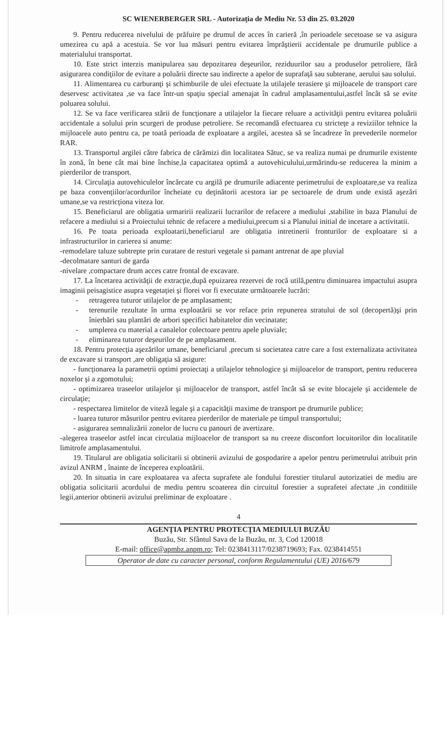SC WIENERBERGER SRL - Autorizaţia de Mediu Nr. 53 din 25. 03.2020
9. Pentru reducerea nivelului de prăfuire pe drumul de acces în carieră ,în perioadele secetoase se va asigura umezirea cu apă a acestuia. Se vor lua măsuri pentru evitarea împrăştierii accidentale pe drumurile publice a materialului transportat.
10. Este strict interzis manipularea sau depozitarea deşeurilor, reziduurilor sau a produselor petroliere, fără asigurarea condiţiilor de evitare a poluării directe sau indirecte a apelor de suprafaţă sau subterane, aerului sau solului.
11. Alimentarea cu carburanţi şi schimburile de ulei efectuate la utilajele terasiere şi mijloacele de transport care deservesc activitatea ,se va face într-un spaţiu special amenajat în cadrul amplasamentului,astfel încât să se evite poluarea solului.
12. Se va face verificarea stării de funcţionare a utilajelor la fiecare reluare a activităţii pentru evitarea poluării accidentale a solului prin scurgeri de produse petroliere. Se recomandă efectuarea cu stricteţe a reviziilor tehnice la mijloacele auto pentru ca, pe toată perioada de exploatare a argilei, acestea să se încadreze în prevederile normelor RAR.
13. Transportul argilei către fabrica de cărămizi din localitatea Sătuc, se va realiza numai pe drumurile existente în zonă, în bene cât mai bine închise,la capacitatea optimă a autovehiculului,urmărindu-se reducerea la minim a pierderilor de transport.
14. Circulaţia autovehiculelor încărcate cu argilă pe drumurile adiacente perimetrului de exploatare,se va realiza pe baza convenţiilor/acordurilor încheiate cu deţinătorii acestora iar pe sectoarele de drum unde există aşezări umane,se va restricţiona viteza lor.
15. Beneficiarul are obligatia urmaririi realizarii lucrarilor de refacere a mediului ,stabilite in baza Planului de refacere a mediului si a Proiectului tehnic de refacere a mediului,precum si a Planului initial de incetare a activitatii.
16. Pe toata perioada exploatarii,beneficiarul are obligatia intretinerii fronturilor de exploatare si a infrastructurilor in carierea si anume:
-remodelare taluze subtrepte prin curatare de resturi vegetale si pamant antrenat de ape pluvial
-decolmatare santuri de garda
-nivelare ,compactare drum acces catre frontal de excavare.
17. La încetarea activităţii de extracţie,după epuizarea rezervei de rocă utilă,pentru diminuarea impactului asupra imaginii peisagistice asupra vegetaţiei şi florei vor fi executate următoarele lucrări:
- retragerea tuturor utilajelor de pe amplasament;
- terenurile rezultate în urma exploatării se vor reface prin repunerea stratului de sol (decopertă)şi prin înierbări sau plantări de arbori specifici habitatelor din vecinatate;
- umplerea cu material a canalelor colectoare pentru apele pluviale;
- eliminarea tuturor deşeurilor de pe amplasament.
18. Pentru protecţia aşezărilor umane, beneficiarul ,precum si societatea catre care a fost externalizata activitatea de excavare si transport ,are obligaţia să asigure:
- funcţionarea la parametrii optimi proiectaţi a utilajelor tehnologice şi mijloacelor de transport, pentru reducerea noxelor şi a zgomotului;
- optimizarea traseelor utilajelor şi mijloacelor de transport, astfel încât să se evite blocajele şi accidentele de circulaţie;
- respectarea limitelor de viteză legale şi a capacităţii maxime de transport pe drumurile publice;
- luarea tuturor măsurilor pentru evitarea pierderilor de materiale pe timpul transportului;
- asigurarea semnalizării zonelor de lucru cu panouri de avertizare.
-alegerea traseelor astfel incat circulatia mijloacelor de transport sa nu creeze disconfort locuitorilor din localitatile limitrofe amplasamentului.
19. Titularul are obligatia solicitarii si obtinerii avizului de gospodarire a apelor pentru perimetrului atribuit prin avizul ANRM , înainte de începerea exploatării.
20. In situatia in care exploatarea va afecta suprafete ale fondului forestier titularul autorizatiei de mediu are obligatia solicitarii acordului de mediu pentru scoaterea din circuitul forestier a suprafetei afectate ,in conditiile legii,anterior obtinerii avizului preliminar de exploatare .
4
AGENŢIA PENTRU PROTECŢIA MEDIULUI BUZĂU
Buzău, Str. Sfântul Sava de la Buzău, nr. 3, Cod 120018
E-mail: office@apmbz.anpm.ro; Tel: 0238413117/0238719693; Fax. 0238414551
Operator de date cu caracter personal, conform Regulamentului (UE) 2016/679